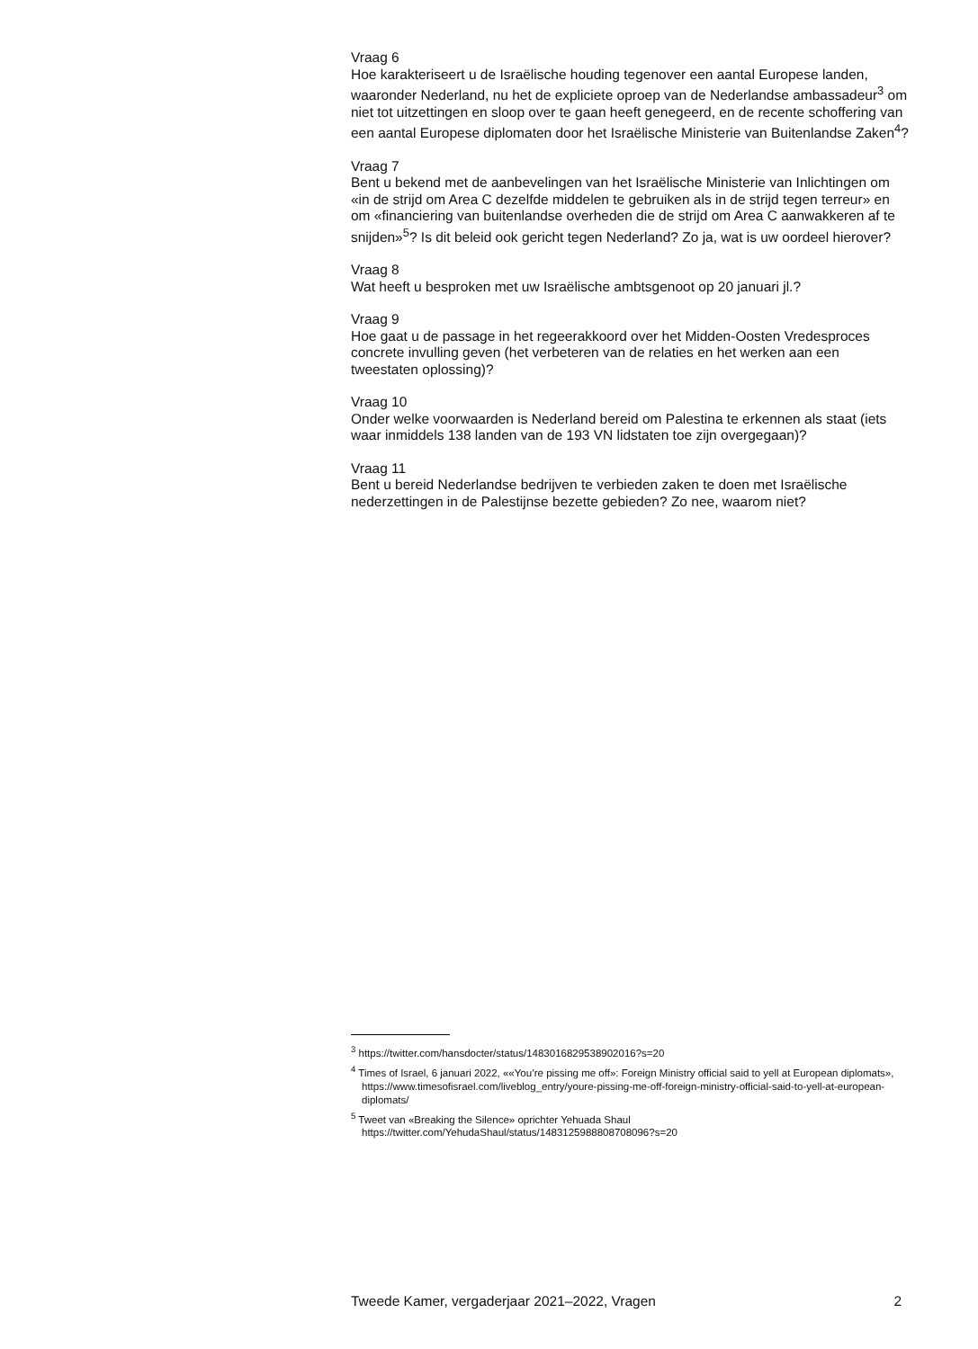Vraag 6
Hoe karakteriseert u de Israëlische houding tegenover een aantal Europese landen, waaronder Nederland, nu het de expliciete oproep van de Nederlandse ambassadeur<sup>3</sup> om niet tot uitzettingen en sloop over te gaan heeft genegeerd, en de recente schoffering van een aantal Europese diplomaten door het Israëlische Ministerie van Buitenlandse Zaken<sup>4</sup>?
Vraag 7
Bent u bekend met de aanbevelingen van het Israëlische Ministerie van Inlichtingen om «in de strijd om Area C dezelfde middelen te gebruiken als in de strijd tegen terreur» en om «financiering van buitenlandse overheden die de strijd om Area C aanwakkeren af te snijden»<sup>5</sup>? Is dit beleid ook gericht tegen Nederland? Zo ja, wat is uw oordeel hierover?
Vraag 8
Wat heeft u besproken met uw Israëlische ambtsgenoot op 20 januari jl.?
Vraag 9
Hoe gaat u de passage in het regeerakkoord over het Midden-Oosten Vredesproces concrete invulling geven (het verbeteren van de relaties en het werken aan een tweestaten oplossing)?
Vraag 10
Onder welke voorwaarden is Nederland bereid om Palestina te erkennen als staat (iets waar inmiddels 138 landen van de 193 VN lidstaten toe zijn overgegaan)?
Vraag 11
Bent u bereid Nederlandse bedrijven te verbieden zaken te doen met Israëlische nederzettingen in de Palestijnse bezette gebieden? Zo nee, waarom niet?
<sup>3</sup> https://twitter.com/hansdocter/status/1483016829538902016?s=20
<sup>4</sup> Times of Israel, 6 januari 2022, ««You’re pissing me off»: Foreign Ministry official said to yell at European diplomats», https://www.timesofisrael.com/liveblog_entry/youre-pissing-me-off-foreign-ministry-official-said-to-yell-at-european-diplomats/
<sup>5</sup> Tweet van «Breaking the Silence» oprichter Yehuada Shaul https://twitter.com/YehudaShaul/status/1483125988808708096?s=20
Tweede Kamer, vergaderjaar 2021–2022, Vragen 2